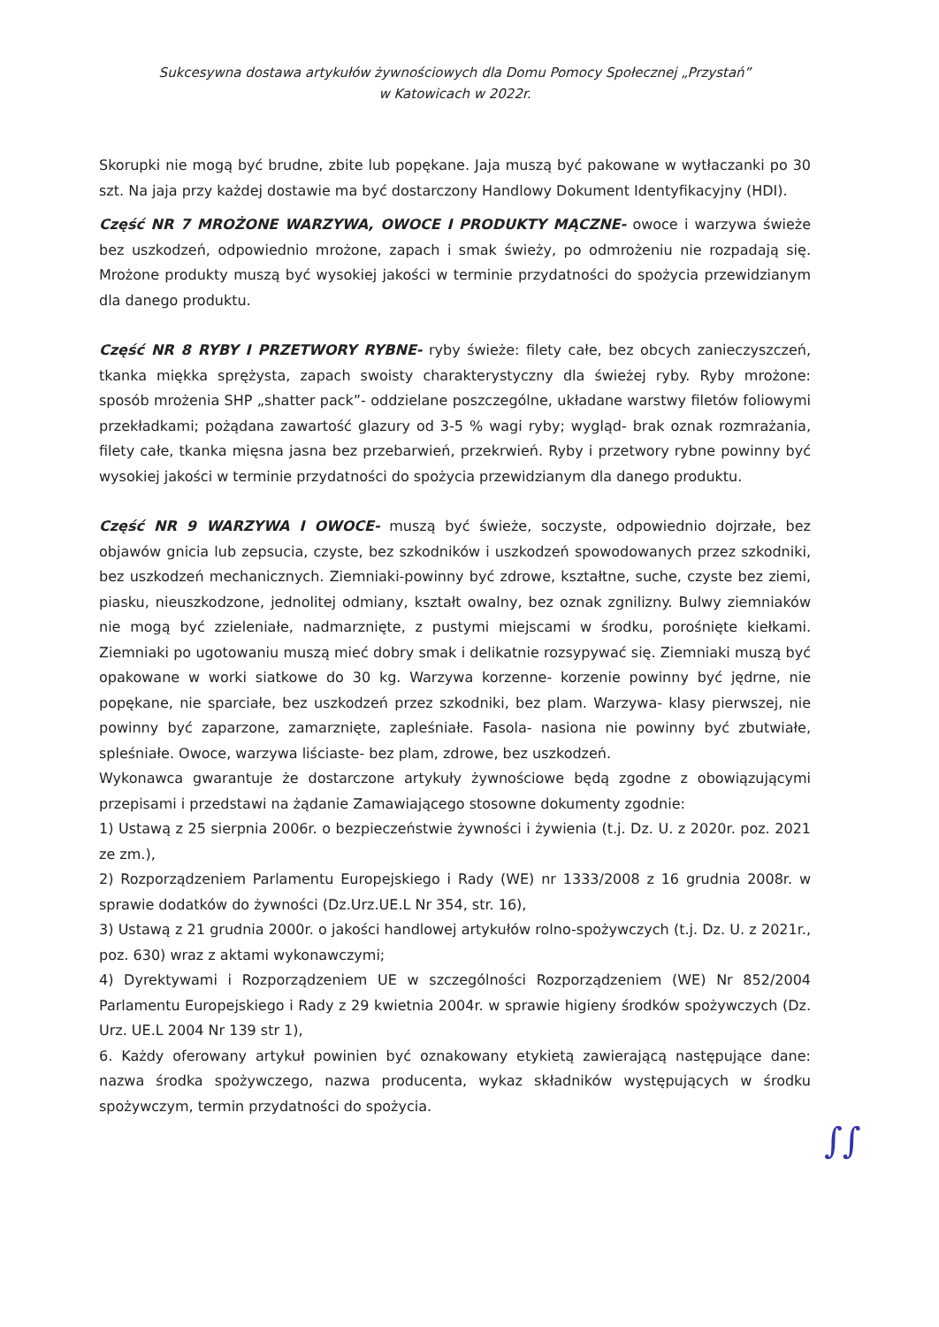Sukcesywna dostawa artykułów żywnościowych dla Domu Pomocy Społecznej „Przystań”
w Katowicach w 2022r.
Skorupki nie mogą być brudne, zbite lub popękane. Jaja muszą być pakowane w wytłaczanki po 30 szt. Na jaja przy każdej dostawie ma być dostarczony Handlowy Dokument Identyfikacyjny (HDI).
Część NR 7 MROŻONE WARZYWA, OWOCE I PRODUKTY MĄCZNE- owoce i warzywa świeże bez uszkodzeń, odpowiednio mrożone, zapach i smak świeży, po odmrożeniu nie rozpadają się. Mrożone produkty muszą być wysokiej jakości w terminie przydatności do spożycia przewidzianym dla danego produktu.
Część NR 8 RYBY I PRZETWORY RYBNE- ryby świeże: filety całe, bez obcych zanieczyszczeń, tkanka miękka sprężysta, zapach swoisty charakterystyczny dla świeżej ryby. Ryby mrożone: sposób mrożenia SHP „shatter pack”- oddzielane poszczególne, układane warstwy filetów foliowymi przekładkami; pożądana zawartość glazury od 3-5 % wagi ryby; wygląd- brak oznak rozmrażania, filety całe, tkanka mięsna jasna bez przebarwień, przekrwień. Ryby i przetwory rybne powinny być wysokiej jakości w terminie przydatności do spożycia przewidzianym dla danego produktu.
Część NR 9 WARZYWA I OWOCE- muszą być świeże, soczyste, odpowiednio dojrzałe, bez objawów gnicia lub zepsucia, czyste, bez szkodników i uszkodzeń spowodowanych przez szkodniki, bez uszkodzeń mechanicznych. Ziemniaki-powinny być zdrowe, kształtne, suche, czyste bez ziemi, piasku, nieuszkodzone, jednolitej odmiany, kształt owalny, bez oznak zgnilizny. Bulwy ziemniaków nie mogą być zzieleniałe, nadmarznięte, z pustymi miejscami w środku, porośnięte kiełkami. Ziemniaki po ugotowaniu muszą mieć dobry smak i delikatnie rozsypywać się. Ziemniaki muszą być opakowane w worki siatkowe do 30 kg. Warzywa korzenne- korzenie powinny być jędrne, nie popękane, nie sparciałe, bez uszkodzeń przez szkodniki, bez plam. Warzywa- klasy pierwszej, nie powinny być zaparzone, zamarznięte, zapleśniałe. Fasola- nasiona nie powinny być zbutwiałe, spleśniałe. Owoce, warzywa liściaste- bez plam, zdrowe, bez uszkodzeń.
Wykonawca gwarantuje że dostarczone artykuły żywnościowe będą zgodne z obowiązującymi przepisami i przedstawi na żądanie Zamawiającego stosowne dokumenty zgodnie:
1) Ustawą z 25 sierpnia 2006r. o bezpieczeństwie żywności i żywienia (t.j. Dz. U. z 2020r. poz. 2021 ze zm.),
2) Rozporządzeniem Parlamentu Europejskiego i Rady (WE) nr 1333/2008 z 16 grudnia 2008r. w sprawie dodatków do żywności (Dz.Urz.UE.L Nr 354, str. 16),
3) Ustawą z 21 grudnia 2000r. o jakości handlowej artykułów rolno-spożywczych (t.j. Dz. U. z 2021r., poz. 630) wraz z aktami wykonawczymi;
4) Dyrektywami i Rozporządzeniem UE w szczególności Rozporządzeniem (WE) Nr 852/2004 Parlamentu Europejskiego i Rady z 29 kwietnia 2004r. w sprawie higieny środków spożywczych (Dz. Urz. UE.L 2004 Nr 139 str 1),
6. Każdy oferowany artykuł powinien być oznakowany etykietą zawierającą następujące dane: nazwa środka spożywczego, nazwa producenta, wykaz składników występujących w środku spożywczym, termin przydatności do spożycia.
∫∫